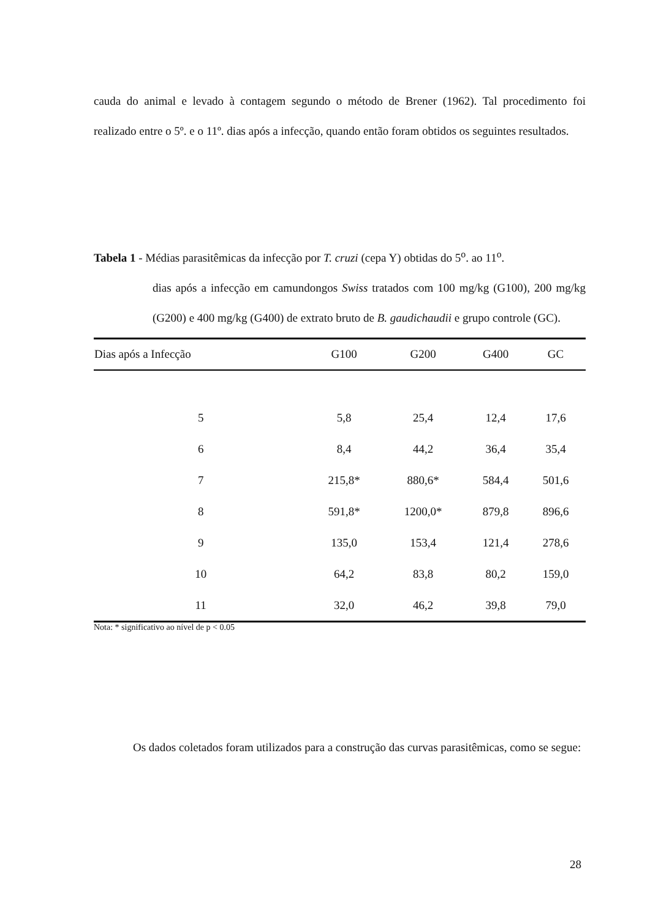cauda do animal e levado à contagem segundo o método de Brener (1962). Tal procedimento foi realizado entre o 5º. e o 11º. dias após a infecção, quando então foram obtidos os seguintes resultados.
Tabela 1 - Médias parasitêmicas da infecção por T. cruzi (cepa Y) obtidas do 5<sup>o</sup>. ao 11<sup>o</sup>.
dias após a infecção em camundongos Swiss tratados com 100 mg/kg (G100), 200 mg/kg (G200) e 400 mg/kg (G400) de extrato bruto de B. gaudichaudii e grupo controle (GC).
| Dias após a Infecção | G100 | G200 | G400 | GC |
| --- | --- | --- | --- | --- |
| 5 | 5,8 | 25,4 | 12,4 | 17,6 |
| 6 | 8,4 | 44,2 | 36,4 | 35,4 |
| 7 | 215,8* | 880,6* | 584,4 | 501,6 |
| 8 | 591,8* | 1200,0* | 879,8 | 896,6 |
| 9 | 135,0 | 153,4 | 121,4 | 278,6 |
| 10 | 64,2 | 83,8 | 80,2 | 159,0 |
| 11 | 32,0 | 46,2 | 39,8 | 79,0 |
Nota: * significativo ao nível de p < 0.05
Os dados coletados foram utilizados para a construção das curvas parasitêmicas, como se segue:
28